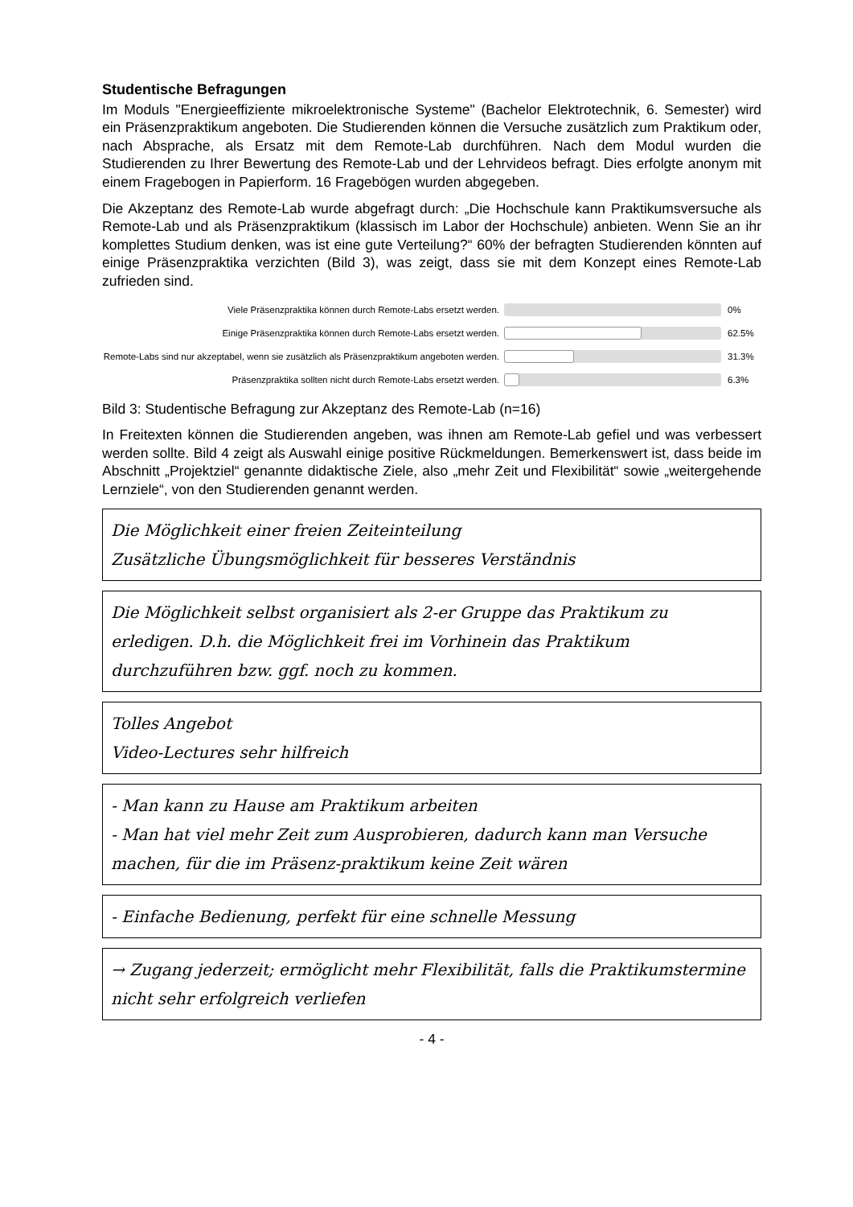Studentische Befragungen
Im Moduls "Energieeffiziente mikroelektronische Systeme" (Bachelor Elektrotechnik, 6. Semester) wird ein Präsenzpraktikum angeboten. Die Studierenden können die Versuche zusätzlich zum Praktikum oder, nach Absprache, als Ersatz mit dem Remote-Lab durchführen. Nach dem Modul wurden die Studierenden zu Ihrer Bewertung des Remote-Lab und der Lehrvideos befragt. Dies erfolgte anonym mit einem Fragebogen in Papierform. 16 Fragebögen wurden abgegeben.
Die Akzeptanz des Remote-Lab wurde abgefragt durch: „Die Hochschule kann Praktikumsversuche als Remote-Lab und als Präsenzpraktikum (klassisch im Labor der Hochschule) anbieten. Wenn Sie an ihr komplettes Studium denken, was ist eine gute Verteilung?“ 60% der befragten Studierenden könnten auf einige Präsenzpraktika verzichten (Bild 3), was zeigt, dass sie mit dem Konzept eines Remote-Lab zufrieden sind.
Viele Präsenzpraktika können durch Remote-Labs ersetzt werden.
0%
Einige Präsenzpraktika können durch Remote-Labs ersetzt werden.
62.5%
Remote-Labs sind nur akzeptabel, wenn sie zusätzlich als Präsenzpraktikum angeboten werden.
31.3%
Präsenzpraktika sollten nicht durch Remote-Labs ersetzt werden.
6.3%
Bild 3: Studentische Befragung zur Akzeptanz des Remote-Lab (n=16)
In Freitexten können die Studierenden angeben, was ihnen am Remote-Lab gefiel und was verbessert werden sollte. Bild 4 zeigt als Auswahl einige positive Rückmeldungen. Bemerkenswert ist, dass beide im Abschnitt „Projektziel“ genannte didaktische Ziele, also „mehr Zeit und Flexibilität“ sowie „weitergehende Lernziele“, von den Studierenden genannt werden.
Die Möglichkeit einer freien Zeiteinteilung
Zusätzliche Übungsmöglichkeit für besseres Verständnis
Die Möglichkeit selbst organisiert als 2-er Gruppe das Praktikum zu erledigen. D.h. die Möglichkeit frei im Vorhinein das Praktikum durchzuführen bzw. ggf. noch zu kommen.
Tolles Angebot
Video-Lectures sehr hilfreich
- Man kann zu Hause am Praktikum arbeiten
- Man hat viel mehr Zeit zum Ausprobieren, dadurch kann man Versuche machen, für die im Präsenz-praktikum keine Zeit wären
- Einfache Bedienung, perfekt für eine schnelle Messung
→ Zugang jederzeit; ermöglicht mehr Flexibilität, falls die Praktikumstermine nicht sehr erfolgreich verliefen
- 4 -